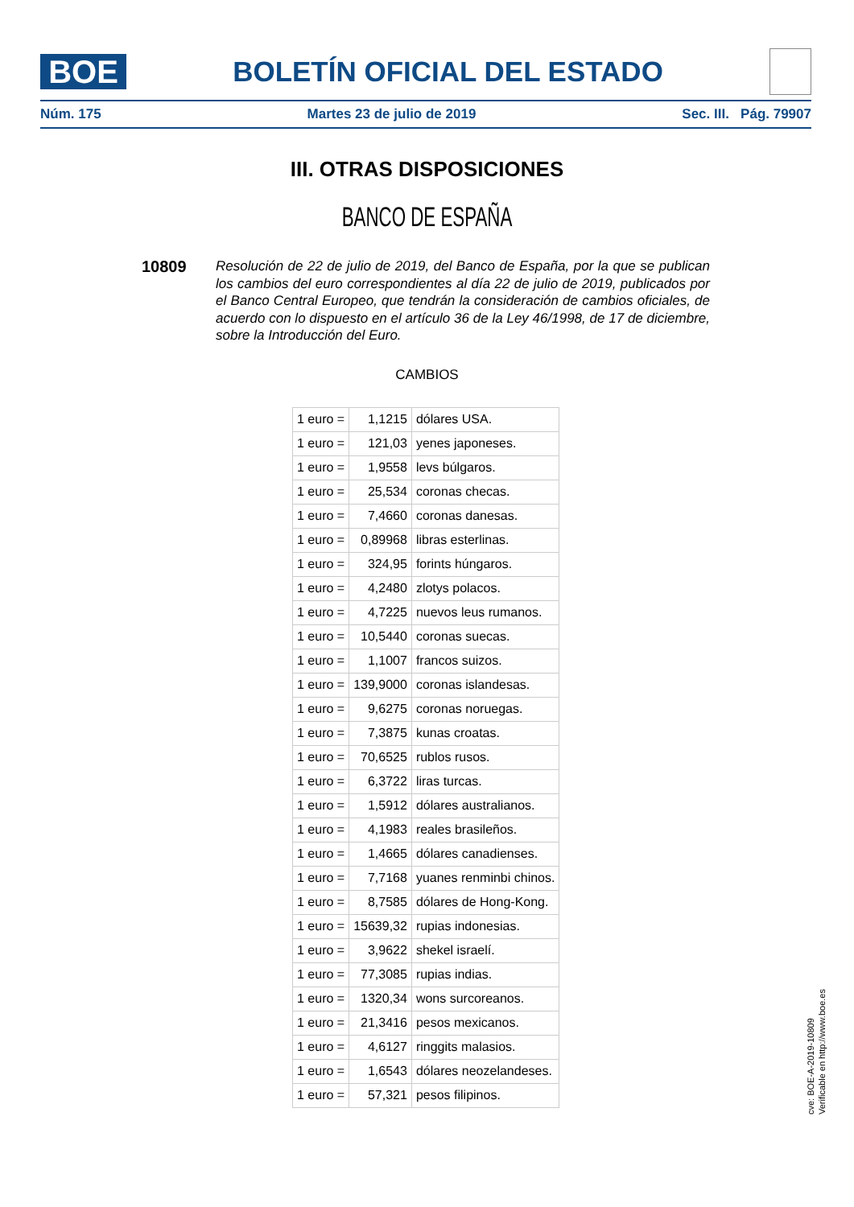BOE
BOLETÍN OFICIAL DEL ESTADO
Núm. 175 Martes 23 de julio de 2019 Sec. III. Pág. 79907
III. OTRAS DISPOSICIONES
BANCO DE ESPAÑA
10809
Resolución de 22 de julio de 2019, del Banco de España, por la que se publican los cambios del euro correspondientes al día 22 de julio de 2019, publicados por el Banco Central Europeo, que tendrán la consideración de cambios oficiales, de acuerdo con lo dispuesto en el artículo 36 de la Ley 46/1998, de 17 de diciembre, sobre la Introducción del Euro.
CAMBIOS
| 1 euro = | 1,1215 | dólares USA. |
| 1 euro = | 121,03 | yenes japoneses. |
| 1 euro = | 1,9558 | levs búlgaros. |
| 1 euro = | 25,534 | coronas checas. |
| 1 euro = | 7,4660 | coronas danesas. |
| 1 euro = | 0,89968 | libras esterlinas. |
| 1 euro = | 324,95 | forints húngaros. |
| 1 euro = | 4,2480 | zlotys polacos. |
| 1 euro = | 4,7225 | nuevos leus rumanos. |
| 1 euro = | 10,5440 | coronas suecas. |
| 1 euro = | 1,1007 | francos suizos. |
| 1 euro = | 139,9000 | coronas islandesas. |
| 1 euro = | 9,6275 | coronas noruegas. |
| 1 euro = | 7,3875 | kunas croatas. |
| 1 euro = | 70,6525 | rublos rusos. |
| 1 euro = | 6,3722 | liras turcas. |
| 1 euro = | 1,5912 | dólares australianos. |
| 1 euro = | 4,1983 | reales brasileños. |
| 1 euro = | 1,4665 | dólares canadienses. |
| 1 euro = | 7,7168 | yuanes renminbi chinos. |
| 1 euro = | 8,7585 | dólares de Hong-Kong. |
| 1 euro = | 15639,32 | rupias indonesias. |
| 1 euro = | 3,9622 | shekel israelí. |
| 1 euro = | 77,3085 | rupias indias. |
| 1 euro = | 1320,34 | wons surcoreanos. |
| 1 euro = | 21,3416 | pesos mexicanos. |
| 1 euro = | 4,6127 | ringgits malasios. |
| 1 euro = | 1,6543 | dólares neozelandeses. |
| 1 euro = | 57,321 | pesos filipinos. |
cve: BOE-A-2019-10809
Verificable en http://www.boe.es